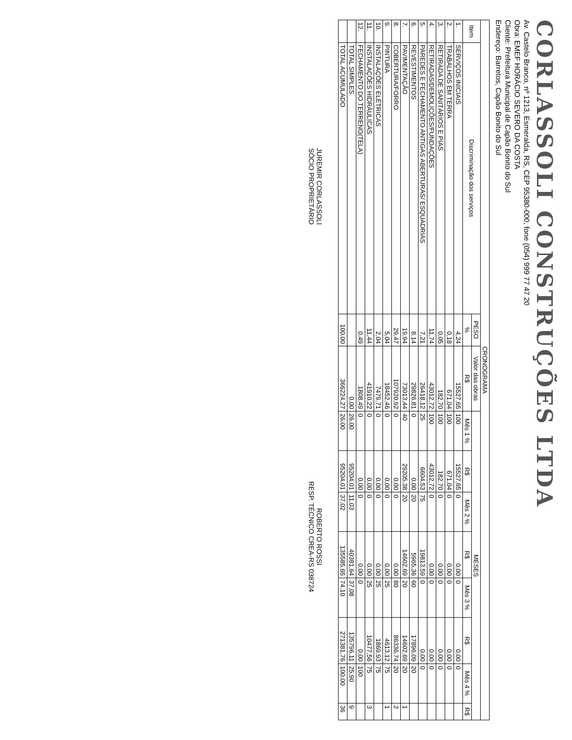CORLASSOLI CONSTRUÇÕES LTDA
Av. Castelo Branco, nº 1213, Esmeralda, RS, CEP 95380-000, fone (054) 999 77 47 20
Obra: EMEF HORÁCIO SEVERO DA COSTA
Cliente: Prefeitura Municipal de Capão Bonito do Sul
Endereço: Barretos, Capão Bonito do Sul
| CRONOGRAMA | | | | | | | | | | | |
| --- | --- | --- | --- | --- | --- | --- | --- | --- | --- | --- | --- |
| Item | Discriminação dos serviços | PESO | Valor das obras | MESES | | | | | | | |
| | | % | R$ | Mês 1 % | R$ | Mês 2 % | R$ | Mês 3 % | R$ | Mês 4 % | R$ |
| 1. | SERVIÇOS INICIAIS | 4,24 | 15527,65 | 100 | 15527,65 | 0 | 0,00 | 0 | 0,00 | 0 | |
| 2. | TRABALHOS EM TERRA | 0,18 | 671,04 | 100 | 671,04 | 0 | 0,00 | 0 | 0,00 | 0 | |
| 3. | RETIRADA DE SANITÁRIOS E PIAS | 0,05 | 182,70 | 100 | 182,70 | 0 | 0,00 | 0 | 0,00 | 0 | |
| 4. | RETIRADAS/DEMOLIÇÕES/FUNDAÇÕES | 11,74 | 43012,72 | 100 | 43012,72 | 0 | 0,00 | 0 | 0,00 | 0 | |
| 5. | PAREDES E FECHAMENTO ANTIGAS ABERTURAS/ ESQUADRIAS | 7,21 | 26418,12 | 25 | 6604,53 | 75 | 19813,59 | 0 | 0,00 | 0 | |
| 6. | REVESTIMENTOS | 8,14 | 29826,81 | 0 | 0,00 | 20 | 5965,36 | 60 | 17896,09 | 20 | |
| 7. | PAVIMENTAÇÃO | 19,94 | 73013,44 | 40 | 29205,38 | 20 | 14602,69 | 20 | 14602,69 | 20 | 1 |
| 8. | COBERTURA/FORRO | 29,47 | 107920,92 | 0 | 0,00 | 0 | 0,00 | 80 | 86336,74 | 20 | 2 |
| 9. | PINTURA | 5,04 | 18452,46 | 0 | 0,00 | 0 | 0,00 | 25 | 4613,12 | 75 | 1 |
| 10. | INSTALAÇÕES ELÉTRICAS | 2,04 | 7479,71 | 0 | 0,00 | 0 | 0,00 | 25 | 1869,93 | 75 | |
| 11. | INSTALAÇÕES HIDRÁULICAS | 11,44 | 41910,22 | 0 | 0,00 | 0 | 0,00 | 25 | 10477,56 | 75 | 3 |
| 12. | FECHAMENTO DO TERRENO(TELA) | 0,49 | 1808,49 | 0 | 0,00 | 0 | 0,00 | 0 | 0,00 | 100 | |
| | TOTAL SIMPLES | | 0,00 | 26,00 | 95204,01 | 11,03 | 40381,64 | 37,08 | 135796,11 | 25,90 | 9 |
| | TOTAL ACUMULADO | 100,00 | 366224,27 | 26,00 | 95204,01 | 37,02 | 135585,65 | 74,10 | 271381,76 | 100,00 | 36 |
JUREMIR CORLASSOLI
SÓCIO PROPRIETÁRIO
ROBERTO ROSSI
RESP. TÉCNICO CREA-RS 038724